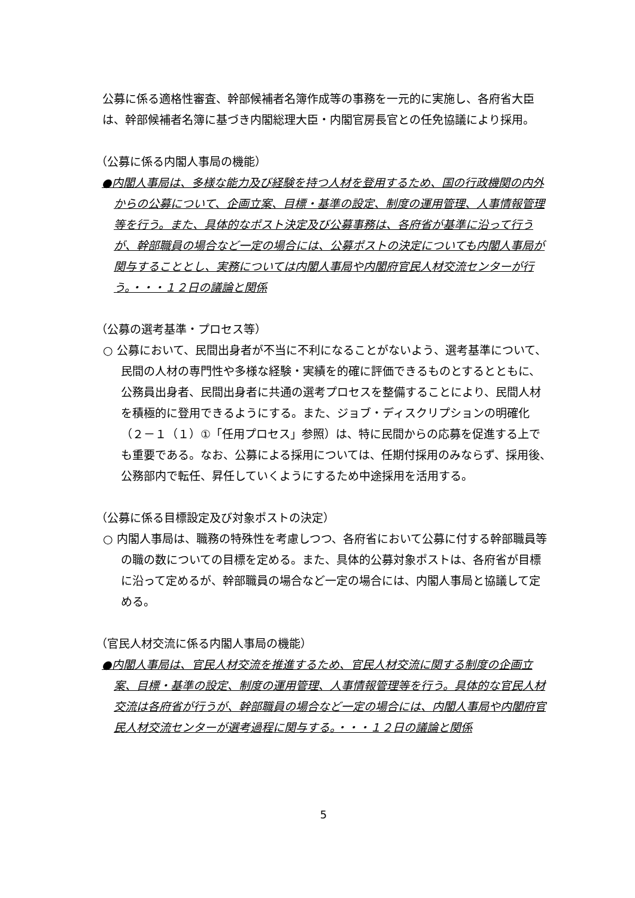公募に係る適格性審査、幹部候補者名簿作成等の事務を一元的に実施し、各府省大臣は、幹部候補者名簿に基づき内閣総理大臣・内閣官房長官との任免協議により採用。
（公募に係る内閣人事局の機能）
●内閣人事局は、多様な能力及び経験を持つ人材を登用するため、国の行政機関の内外からの公募について、企画立案、目標・基準の設定、制度の運用管理、人事情報管理等を行う。また、具体的なポスト決定及び公募事務は、各府省が基準に沿って行うが、幹部職員の場合など一定の場合には、公募ポストの決定についても内閣人事局が関与することとし、実務については内閣人事局や内閣府官民人材交流センターが行う。・・・１２日の議論と関係
（公募の選考基準・プロセス等）
○ 公募において、民間出身者が不当に不利になることがないよう、選考基準について、民間の人材の専門性や多様な経験・実績を的確に評価できるものとするとともに、公務員出身者、民間出身者に共通の選考プロセスを整備することにより、民間人材を積極的に登用できるようにする。また、ジョブ・ディスクリプションの明確化（２－１（１）①「任用プロセス」参照）は、特に民間からの応募を促進する上でも重要である。なお、公募による採用については、任期付採用のみならず、採用後、公務部内で転任、昇任していくようにするため中途採用を活用する。
（公募に係る目標設定及び対象ポストの決定）
○ 内閣人事局は、職務の特殊性を考慮しつつ、各府省において公募に付する幹部職員等の職の数についての目標を定める。また、具体的公募対象ポストは、各府省が目標に沿って定めるが、幹部職員の場合など一定の場合には、内閣人事局と協議して定める。
（官民人材交流に係る内閣人事局の機能）
●内閣人事局は、官民人材交流を推進するため、官民人材交流に関する制度の企画立案、目標・基準の設定、制度の運用管理、人事情報管理等を行う。具体的な官民人材交流は各府省が行うが、幹部職員の場合など一定の場合には、内閣人事局や内閣府官民人材交流センターが選考過程に関与する。・・・１２日の議論と関係
5